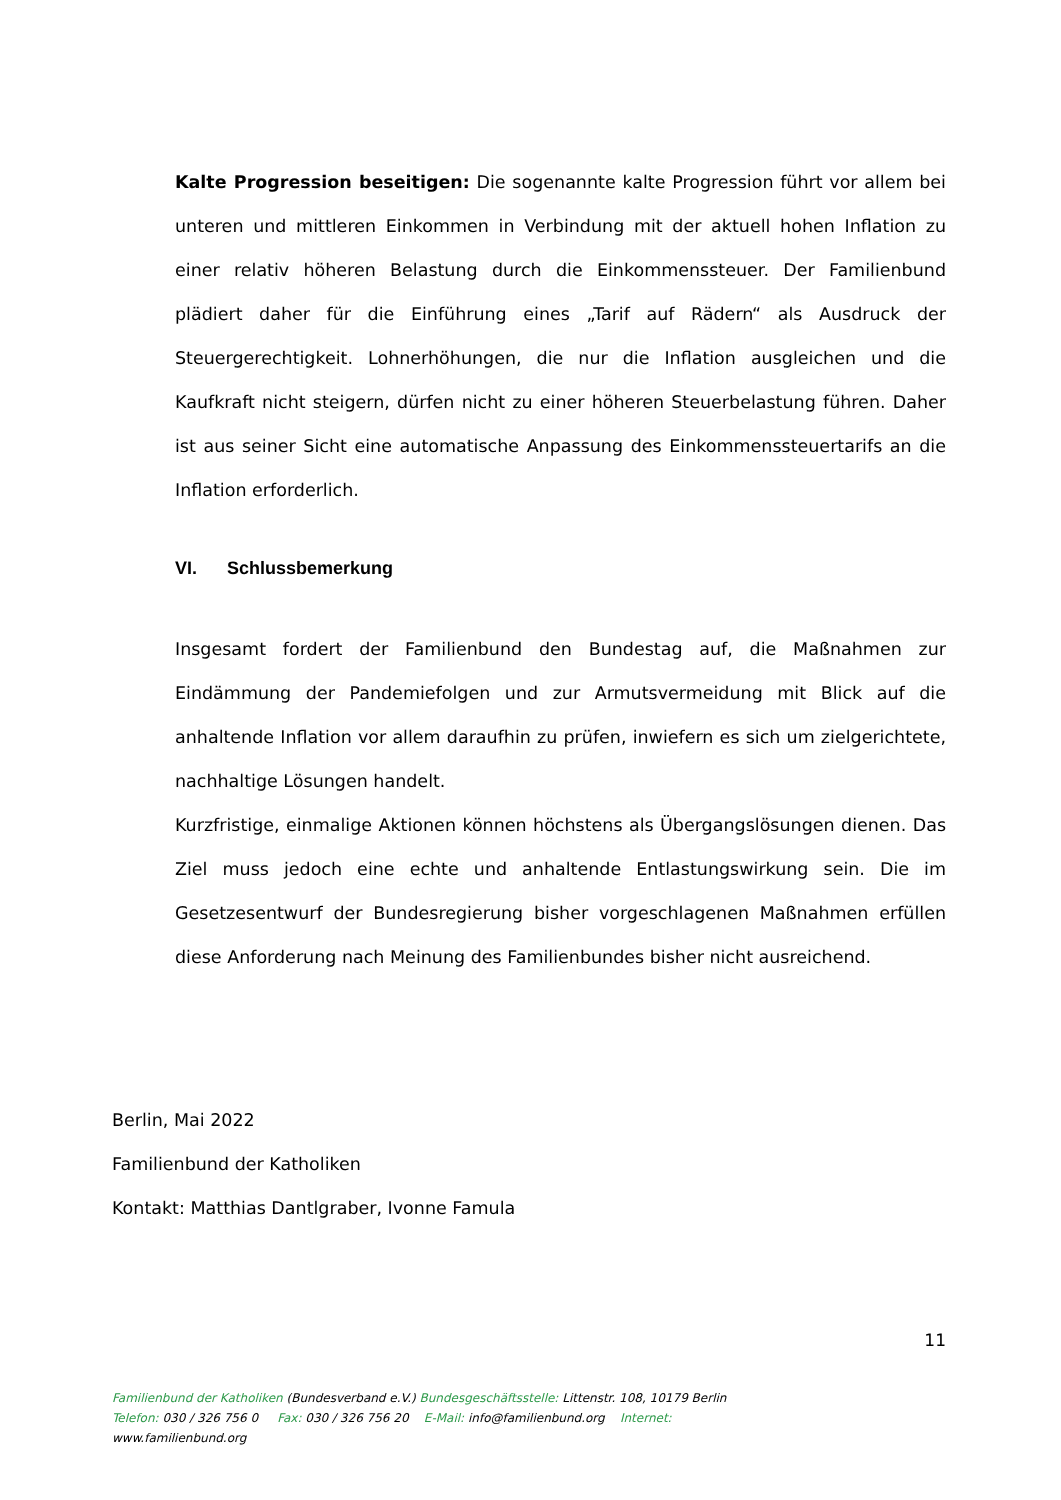Kalte Progression beseitigen: Die sogenannte kalte Progression führt vor allem bei unteren und mittleren Einkommen in Verbindung mit der aktuell hohen Inflation zu einer relativ höheren Belastung durch die Einkommenssteuer. Der Familienbund plädiert daher für die Einführung eines „Tarif auf Rädern“ als Ausdruck der Steuergerechtigkeit. Lohnerhöhungen, die nur die Inflation ausgleichen und die Kaufkraft nicht steigern, dürfen nicht zu einer höheren Steuerbelastung führen. Daher ist aus seiner Sicht eine automatische Anpassung des Einkommenssteuertarifs an die Inflation erforderlich.
VI. Schlussbemerkung
Insgesamt fordert der Familienbund den Bundestag auf, die Maßnahmen zur Eindämmung der Pandemiefolgen und zur Armutsvermeidung mit Blick auf die anhaltende Inflation vor allem daraufhin zu prüfen, inwiefern es sich um zielgerichtete, nachhaltige Lösungen handelt.
Kurzfristige, einmalige Aktionen können höchstens als Übergangslösungen dienen. Das Ziel muss jedoch eine echte und anhaltende Entlastungswirkung sein. Die im Gesetzesentwurf der Bundesregierung bisher vorgeschlagenen Maßnahmen erfüllen diese Anforderung nach Meinung des Familienbundes bisher nicht ausreichend.
Berlin, Mai 2022
Familienbund der Katholiken
Kontakt: Matthias Dantlgraber, Ivonne Famula
11
Familienbund der Katholiken (Bundesverband e.V.) Bundesgeschäftsstelle: Littenstr. 108, 10179 Berlin
Telefon: 030 / 326 756 0 Fax: 030 / 326 756 20 E-Mail: info@familienbund.org Internet:
www.familienbund.org